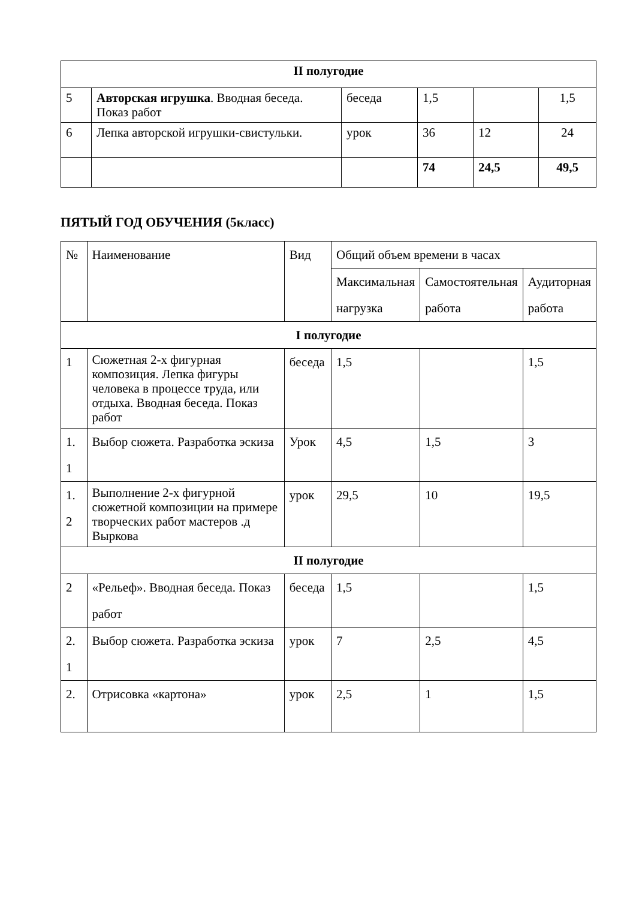| II полугодие | | | | | |
| 5 | Авторская игрушка . Вводная беседа. Показ работ | беседа | 1,5 | | 1,5 |
| 6 | Лепка авторской игрушки-свистульки. | урок | 36 | 12 | 24 |
| | | | 74 | 24,5 | 49,5 |
ПЯТЫЙ ГОД ОБУЧЕНИЯ (5класс)
| № | Наименование | Вид | Общий объем времени в часах | | |
| | | | Максимальная нагрузка | Самостоятельная работа | Аудиторная работа |
| I полугодие | | | | | |
| 1 | Сюжетная 2-х фигурная композиция. Лепка фигуры человека в процессе труда, или отдыха. Вводная беседа. Показ работ | беседа | 1,5 | | 1,5 |
| 1. 1 | Выбор сюжета. Разработка эскиза | Урок | 4,5 | 1,5 | 3 |
| 1. 2 | Выполнение 2-х фигурной сюжетной композиции на примере творческих работ мастеров .д Выркова | урок | 29,5 | 10 | 19,5 |
| II полугодие | | | | | |
| 2 | «Рельеф». Вводная беседа. Показ работ | беседа | 1,5 | | 1,5 |
| 2. 1 | Выбор сюжета. Разработка эскиза | урок | 7 | 2,5 | 4,5 |
| 2. | Отрисовка «картона» | урок | 2,5 | 1 | 1,5 |